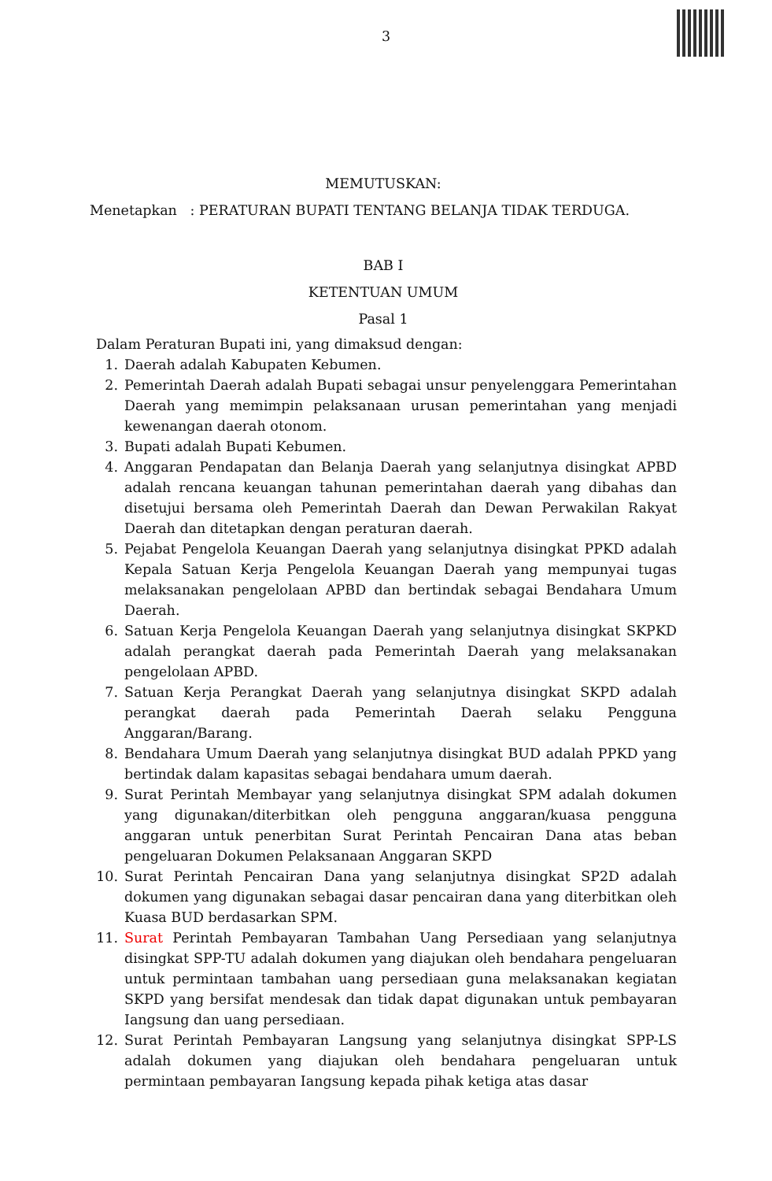3
MEMUTUSKAN:
Menetapkan : PERATURAN BUPATI TENTANG BELANJA TIDAK TERDUGA.
BAB I
KETENTUAN UMUM
Pasal 1
Dalam Peraturan Bupati ini, yang dimaksud dengan:
1. Daerah adalah Kabupaten Kebumen.
2. Pemerintah Daerah adalah Bupati sebagai unsur penyelenggara Pemerintahan Daerah yang memimpin pelaksanaan urusan pemerintahan yang menjadi kewenangan daerah otonom.
3. Bupati adalah Bupati Kebumen.
4. Anggaran Pendapatan dan Belanja Daerah yang selanjutnya disingkat APBD adalah rencana keuangan tahunan pemerintahan daerah yang dibahas dan disetujui bersama oleh Pemerintah Daerah dan Dewan Perwakilan Rakyat Daerah dan ditetapkan dengan peraturan daerah.
5. Pejabat Pengelola Keuangan Daerah yang selanjutnya disingkat PPKD adalah Kepala Satuan Kerja Pengelola Keuangan Daerah yang mempunyai tugas melaksanakan pengelolaan APBD dan bertindak sebagai Bendahara Umum Daerah.
6. Satuan Kerja Pengelola Keuangan Daerah yang selanjutnya disingkat SKPKD adalah perangkat daerah pada Pemerintah Daerah yang melaksanakan pengelolaan APBD.
7. Satuan Kerja Perangkat Daerah yang selanjutnya disingkat SKPD adalah perangkat daerah pada Pemerintah Daerah selaku Pengguna Anggaran/Barang.
8. Bendahara Umum Daerah yang selanjutnya disingkat BUD adalah PPKD yang bertindak dalam kapasitas sebagai bendahara umum daerah.
9. Surat Perintah Membayar yang selanjutnya disingkat SPM adalah dokumen yang digunakan/diterbitkan oleh pengguna anggaran/kuasa pengguna anggaran untuk penerbitan Surat Perintah Pencairan Dana atas beban pengeluaran Dokumen Pelaksanaan Anggaran SKPD
10. Surat Perintah Pencairan Dana yang selanjutnya disingkat SP2D adalah dokumen yang digunakan sebagai dasar pencairan dana yang diterbitkan oleh Kuasa BUD berdasarkan SPM.
11. Surat Perintah Pembayaran Tambahan Uang Persediaan yang selanjutnya disingkat SPP-TU adalah dokumen yang diajukan oleh bendahara pengeluaran untuk permintaan tambahan uang persediaan guna melaksanakan kegiatan SKPD yang bersifat mendesak dan tidak dapat digunakan untuk pembayaran Iangsung dan uang persediaan.
12. Surat Perintah Pembayaran Langsung yang selanjutnya disingkat SPP-LS adalah dokumen yang diajukan oleh bendahara pengeluaran untuk permintaan pembayaran Iangsung kepada pihak ketiga atas dasar